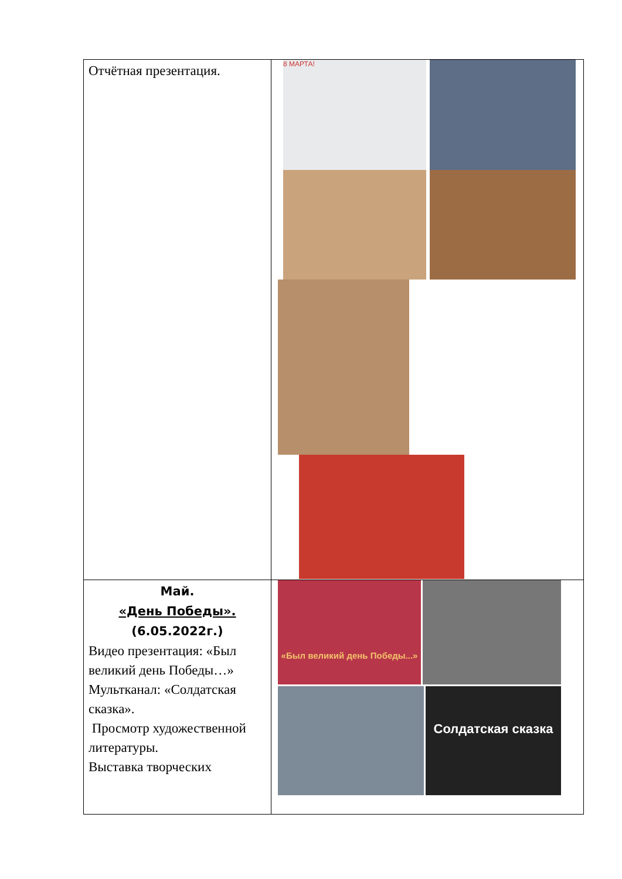| Отчётная презентация. | 8 МАРТА! |
| Май. «День Победы». (6.05.2022г.) Видео презентация: «Был великий день Победы…» Мультканал: «Солдатская сказка». Просмотр художественной литературы. Выставка творческих | «Был великий день Победы...» Солдатская сказка |